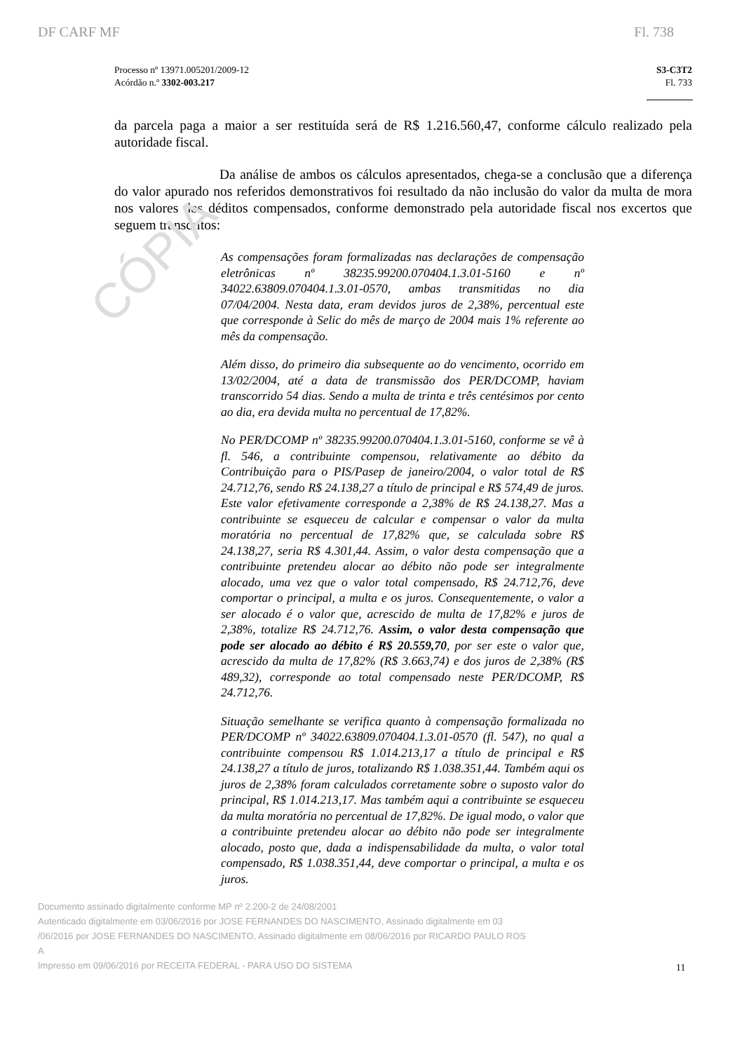CÓPIA
DF CARF MF Fl. 738
Processo nº 13971.005201/2009-12
Acórdão n.º 3302-003.217
S3-C3T2
Fl. 733
da parcela paga a maior a ser restituída será de R$ 1.216.560,47, conforme cálculo realizado pela autoridade fiscal.
Da análise de ambos os cálculos apresentados, chega-se a conclusão que a diferença do valor apurado nos referidos demonstrativos foi resultado da não inclusão do valor da multa de mora nos valores dos déditos compensados, conforme demonstrado pela autoridade fiscal nos excertos que seguem transcritos:
As compensações foram formalizadas nas declarações de compensação eletrônicas nº 38235.99200.070404.1.3.01-5160 e nº 34022.63809.070404.1.3.01-0570, ambas transmitidas no dia 07/04/2004. Nesta data, eram devidos juros de 2,38%, percentual este que corresponde à Selic do mês de março de 2004 mais 1% referente ao mês da compensação.
Além disso, do primeiro dia subsequente ao do vencimento, ocorrido em 13/02/2004, até a data de transmissão dos PER/DCOMP, haviam transcorrido 54 dias. Sendo a multa de trinta e três centésimos por cento ao dia, era devida multa no percentual de 17,82%.
No PER/DCOMP nº 38235.99200.070404.1.3.01-5160, conforme se vê à fl. 546, a contribuinte compensou, relativamente ao débito da Contribuição para o PIS/Pasep de janeiro/2004, o valor total de R$ 24.712,76, sendo R$ 24.138,27 a título de principal e R$ 574,49 de juros. Este valor efetivamente corresponde a 2,38% de R$ 24.138,27. Mas a contribuinte se esqueceu de calcular e compensar o valor da multa moratória no percentual de 17,82% que, se calculada sobre R$ 24.138,27, seria R$ 4.301,44. Assim, o valor desta compensação que a contribuinte pretendeu alocar ao débito não pode ser integralmente alocado, uma vez que o valor total compensado, R$ 24.712,76, deve comportar o principal, a multa e os juros. Consequentemente, o valor a ser alocado é o valor que, acrescido de multa de 17,82% e juros de 2,38%, totalize R$ 24.712,76. Assim, o valor desta compensação que pode ser alocado ao débito é R$ 20.559,70, por ser este o valor que, acrescido da multa de 17,82% (R$ 3.663,74) e dos juros de 2,38% (R$ 489,32), corresponde ao total compensado neste PER/DCOMP, R$ 24.712,76.
Situação semelhante se verifica quanto à compensação formalizada no PER/DCOMP nº 34022.63809.070404.1.3.01-0570 (fl. 547), no qual a contribuinte compensou R$ 1.014.213,17 a título de principal e R$ 24.138,27 a título de juros, totalizando R$ 1.038.351,44. Também aqui os juros de 2,38% foram calculados corretamente sobre o suposto valor do principal, R$ 1.014.213,17. Mas também aqui a contribuinte se esqueceu da multa moratória no percentual de 17,82%. De igual modo, o valor que a contribuinte pretendeu alocar ao débito não pode ser integralmente alocado, posto que, dada a indispensabilidade da multa, o valor total compensado, R$ 1.038.351,44, deve comportar o principal, a multa e os juros.
Documento assinado digitalmente conforme MP nº 2.200-2 de 24/08/2001
Autenticado digitalmente em 03/06/2016 por JOSE FERNANDES DO NASCIMENTO, Assinado digitalmente em 03
/06/2016 por JOSE FERNANDES DO NASCIMENTO, Assinado digitalmente em 08/06/2016 por RICARDO PAULO ROS
A
Impresso em 09/06/2016 por RECEITA FEDERAL - PARA USO DO SISTEMA
11